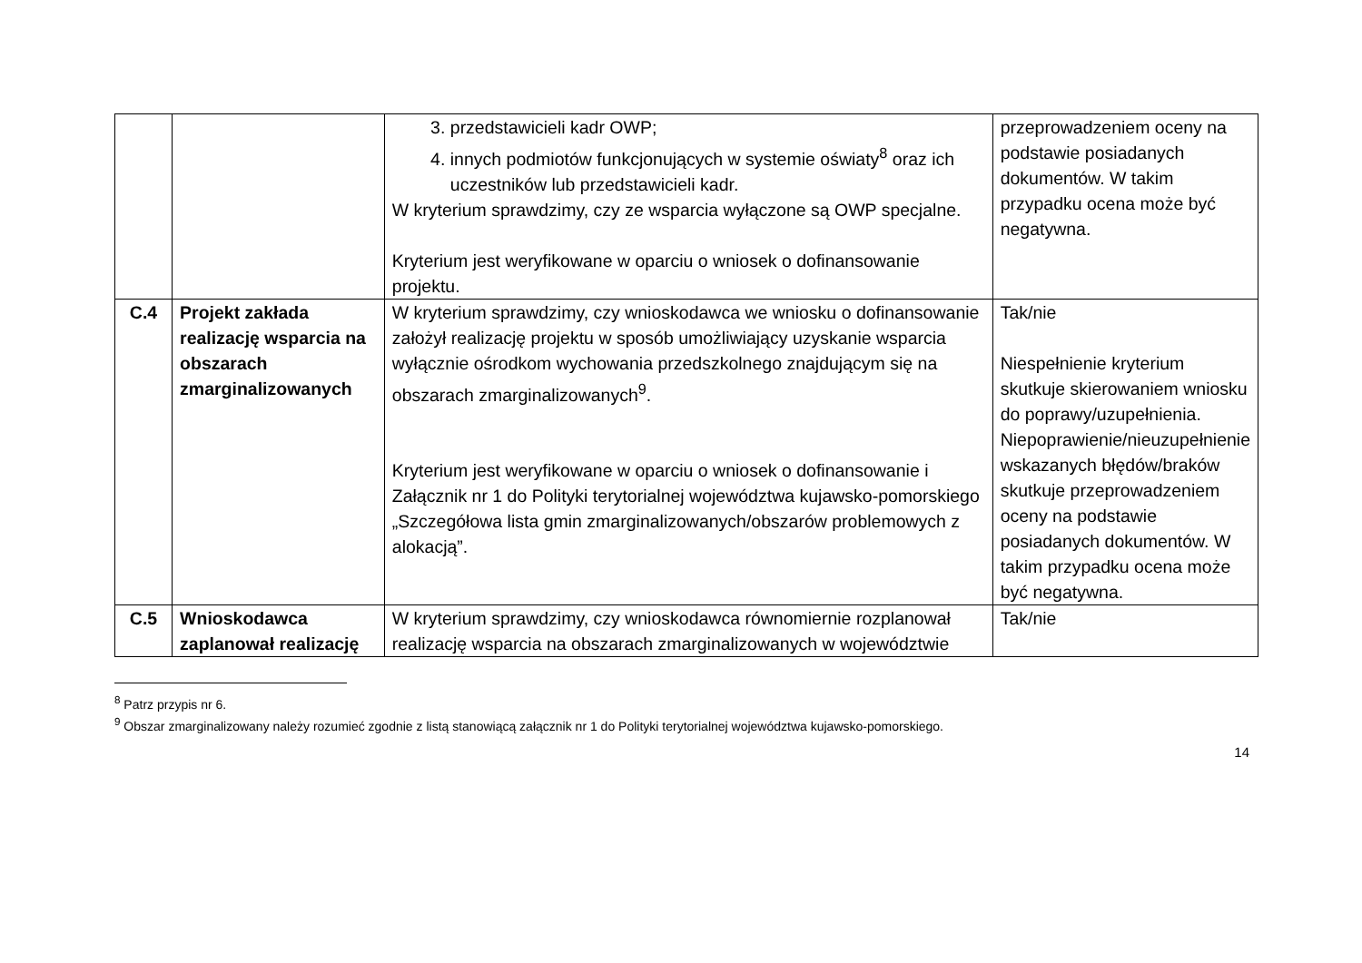| | | 3. przedstawicieli kadr OWP; 4. innych podmiotów funkcjonujących w systemie oświaty<sup>8</sup> oraz ich uczestników lub przedstawicieli kadr. W kryterium sprawdzimy, czy ze wsparcia wyłączone są OWP specjalne. Kryterium jest weryfikowane w oparciu o wniosek o dofinansowanie projektu. | przeprowadzeniem oceny na podstawie posiadanych dokumentów. W takim przypadku ocena może być negatywna. |
| C.4 | Projekt zakłada realizację wsparcia na obszarach zmarginalizowanych | W kryterium sprawdzimy, czy wnioskodawca we wniosku o dofinansowanie założył realizację projektu w sposób umożliwiający uzyskanie wsparcia wyłącznie ośrodkom wychowania przedszkolnego znajdującym się na obszarach zmarginalizowanych<sup>9</sup>. Kryterium jest weryfikowane w oparciu o wniosek o dofinansowanie i Załącznik nr 1 do Polityki terytorialnej województwa kujawsko-pomorskiego „Szczegółowa lista gmin zmarginalizowanych/obszarów problemowych z alokacją”. | Tak/nie Niespełnienie kryterium skutkuje skierowaniem wniosku do poprawy/uzupełnienia. Niepoprawienie/nieuzupełnienie wskazanych błędów/braków skutkuje przeprowadzeniem oceny na podstawie posiadanych dokumentów. W takim przypadku ocena może być negatywna. |
| C.5 | Wnioskodawca zaplanował realizację | W kryterium sprawdzimy, czy wnioskodawca równomiernie rozplanował realizację wsparcia na obszarach zmarginalizowanych w województwie | Tak/nie |
<sup>8</sup> Patrz przypis nr 6.
<sup>9</sup> Obszar zmarginalizowany należy rozumieć zgodnie z listą stanowiącą załącznik nr 1 do Polityki terytorialnej województwa kujawsko-pomorskiego.
14